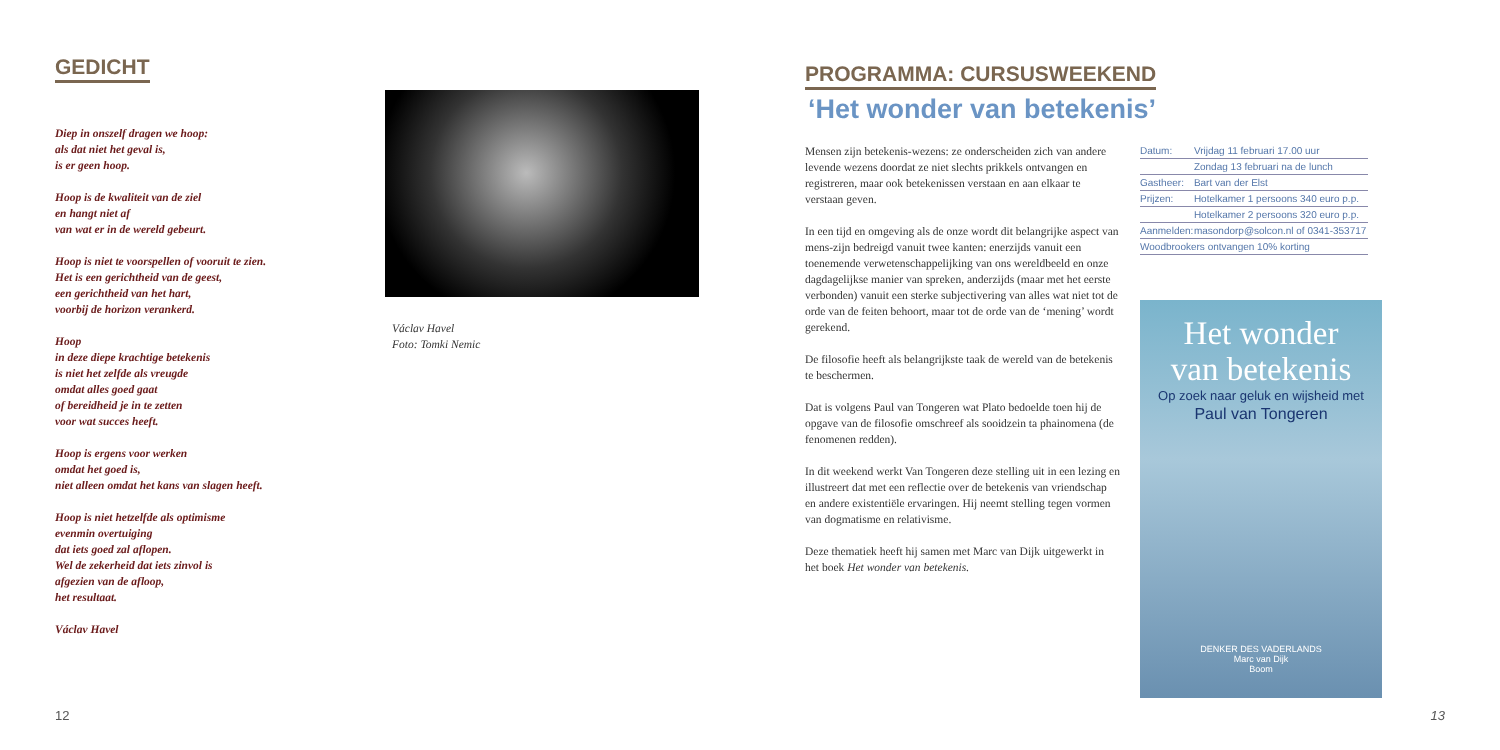GEDICHT
Diep in onszelf dragen we hoop:
als dat niet het geval is,
is er geen hoop.
Hoop is de kwaliteit van de ziel
en hangt niet af
van wat er in de wereld gebeurt.
Hoop is niet te voorspellen of vooruit te zien.
Het is een gerichtheid van de geest,
een gerichtheid van het hart,
voorbij de horizon verankerd.
Hoop
in deze diepe krachtige betekenis
is niet het zelfde als vreugde
omdat alles goed gaat
of bereidheid je in te zetten
voor wat succes heeft.
Hoop is ergens voor werken
omdat het goed is,
niet alleen omdat het kans van slagen heeft.
Hoop is niet hetzelfde als optimisme
evenmin overtuiging
dat iets goed zal aflopen.
Wel de zekerheid dat iets zinvol is
afgezien van de afloop,
het resultaat.
Václav Havel
Václav Havel
Foto: Tomki Nemic
12
PROGRAMMA: CURSUSWEEKEND
‘Het wonder van betekenis’
Mensen zijn betekenis-wezens: ze onderscheiden zich van andere levende wezens doordat ze niet slechts prikkels ontvangen en registreren, maar ook betekenissen verstaan en aan elkaar te verstaan geven.
In een tijd en omgeving als de onze wordt dit belangrijke aspect van mens-zijn bedreigd vanuit twee kanten: enerzijds vanuit een toenemende verwetenschappelijking van ons wereldbeeld en onze dagdagelijkse manier van spreken, anderzijds (maar met het eerste verbonden) vanuit een sterke subjectivering van alles wat niet tot de orde van de feiten behoort, maar tot de orde van de ‘mening’ wordt gerekend.
De filosofie heeft als belangrijkste taak de wereld van de betekenis te beschermen.
Dat is volgens Paul van Tongeren wat Plato bedoelde toen hij de opgave van de filosofie omschreef als sooidzein ta phainomena (de fenomenen redden).
In dit weekend werkt Van Tongeren deze stelling uit in een lezing en illustreert dat met een reflectie over de betekenis van vriendschap en andere existentiële ervaringen. Hij neemt stelling tegen vormen van dogmatisme en relativisme.
Deze thematiek heeft hij samen met Marc van Dijk uitgewerkt in het boek Het wonder van betekenis.
| Datum: | Vrijdag 11 februari 17.00 uur |
| | Zondag 13 februari na de lunch |
| Gastheer: | Bart van der Elst |
| Prijzen: | Hotelkamer 1 persoons 340 euro p.p. |
| | Hotelkamer 2 persoons 320 euro p.p. |
| Aanmelden: | masondorp@solcon.nl of 0341-353717 |
| Woodbrookers ontvangen 10% korting | |
Het wonder
van betekenis
Op zoek naar geluk en wijsheid met
Paul van Tongeren
DENKER DES VADERLANDS
Marc van Dijk
Boom
13